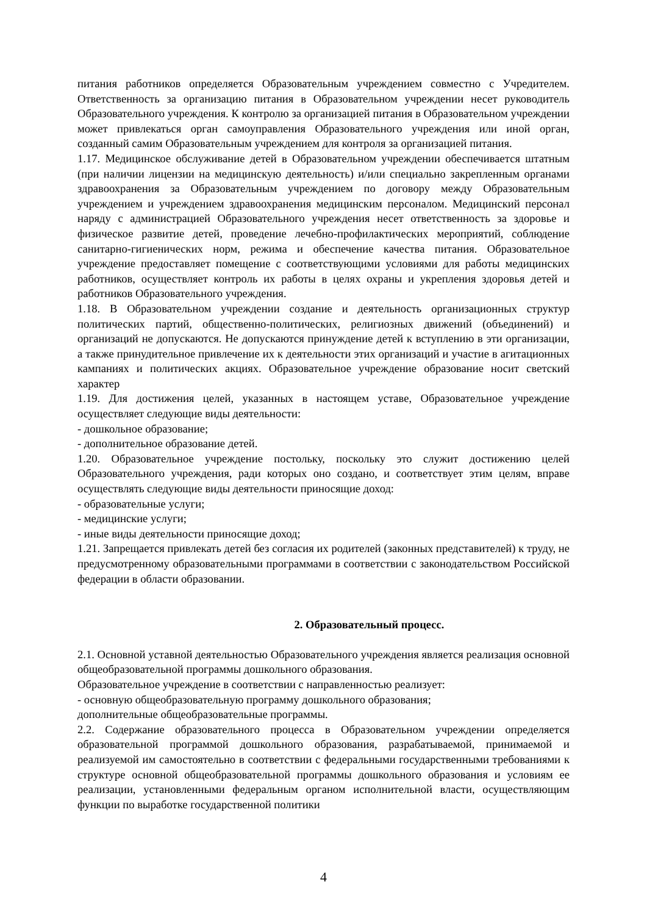питания работников определяется Образовательным учреждением совместно с Учредителем. Ответственность за организацию питания в Образовательном учреждении несет руководитель Образовательного учреждения. К контролю за организацией питания в Образовательном учреждении может привлекаться орган самоуправления Образовательного учреждения или иной орган, созданный самим Образовательным учреждением для контроля за организацией питания.
1.17. Медицинское обслуживание детей в Образовательном учреждении обеспечивается штатным (при наличии лицензии на медицинскую деятельность) и/или специально закрепленным органами здравоохранения за Образовательным учреждением по договору между Образовательным учреждением и учреждением здравоохранения медицинским персоналом. Медицинский персонал наряду с администрацией Образовательного учреждения несет ответственность за здоровье и физическое развитие детей, проведение лечебно-профилактических мероприятий, соблюдение санитарно-гигиенических норм, режима и обеспечение качества питания. Образовательное учреждение предоставляет помещение с соответствующими условиями для работы медицинских работников, осуществляет контроль их работы в целях охраны и укрепления здоровья детей и работников Образовательного учреждения.
1.18. В Образовательном учреждении создание и деятельность организационных структур политических партий, общественно-политических, религиозных движений (объединений) и организаций не допускаются. Не допускаются принуждение детей к вступлению в эти организации, а также принудительное привлечение их к деятельности этих организаций и участие в агитационных кампаниях и политических акциях. Образовательное учреждение образование носит светский характер
1.19. Для достижения целей, указанных в настоящем уставе, Образовательное учреждение осуществляет следующие виды деятельности:
- дошкольное образование;
- дополнительное образование детей.
1.20. Образовательное учреждение постольку, поскольку это служит достижению целей Образовательного учреждения, ради которых оно создано, и соответствует этим целям, вправе осуществлять следующие виды деятельности приносящие доход:
- образовательные услуги;
- медицинские услуги;
- иные виды деятельности приносящие доход;
1.21. Запрещается привлекать детей без согласия их родителей (законных представителей) к труду, не предусмотренному образовательными программами в соответствии с законодательством Российской федерации в области образовании.
2. Образовательный процесс.
2.1. Основной уставной деятельностью Образовательного учреждения является реализация основной общеобразовательной программы дошкольного образования.
Образовательное учреждение в соответствии с направленностью реализует:
- основную общеобразовательную программу дошкольного образования;
дополнительные общеобразовательные программы.
2.2. Содержание образовательного процесса в Образовательном учреждении определяется образовательной программой дошкольного образования, разрабатываемой, принимаемой и реализуемой им самостоятельно в соответствии с федеральными государственными требованиями к структуре основной общеобразовательной программы дошкольного образования и условиям ее реализации, установленными федеральным органом исполнительной власти, осуществляющим функции по выработке государственной политики
4